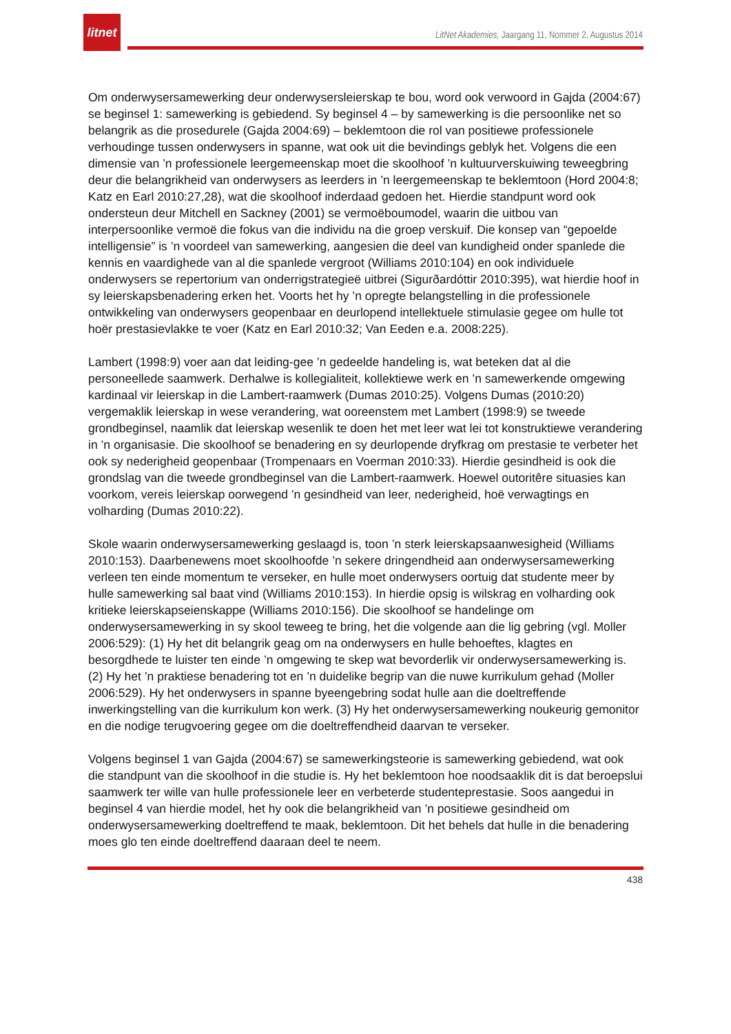litnet
LitNet Akademies, Jaargang 11, Nommer 2, Augustus 2014
Om onderwysersamewerking deur onderwysersleierskap te bou, word ook verwoord in Gajda (2004:67) se beginsel 1: samewerking is gebiedend. Sy beginsel 4 – by samewerking is die persoonlike net so belangrik as die prosedurele (Gajda 2004:69) – beklemtoon die rol van positiewe professionele verhoudinge tussen onderwysers in spanne, wat ook uit die bevindings geblyk het. Volgens die een dimensie van ’n professionele leergemeenskap moet die skoolhoof ’n kultuurverskuiwing teweegbring deur die belangrikheid van onderwysers as leerders in ’n leergemeenskap te beklemtoon (Hord 2004:8; Katz en Earl 2010:27,28), wat die skoolhoof inderdaad gedoen het. Hierdie standpunt word ook ondersteun deur Mitchell en Sackney (2001) se vermoëboumodel, waarin die uitbou van interpersoonlike vermoë die fokus van die individu na die groep verskuif. Die konsep van “gepoelde intelligensie” is ’n voordeel van samewerking, aangesien die deel van kundigheid onder spanlede die kennis en vaardighede van al die spanlede vergroot (Williams 2010:104) en ook individuele onderwysers se repertorium van onderrigstrategieë uitbrei (Sigurðardóttir 2010:395), wat hierdie hoof in sy leierskapsbenadering erken het. Voorts het hy ’n opregte belangstelling in die professionele ontwikkeling van onderwysers geopenbaar en deurlopend intellektuele stimulasie gegee om hulle tot hoër prestasievlakke te voer (Katz en Earl 2010:32; Van Eeden e.a. 2008:225).
Lambert (1998:9) voer aan dat leiding-gee ’n gedeelde handeling is, wat beteken dat al die personeellede saamwerk. Derhalwe is kollegialiteit, kollektiewe werk en ’n samewerkende omgewing kardinaal vir leierskap in die Lambert-raamwerk (Dumas 2010:25). Volgens Dumas (2010:20) vergemaklik leierskap in wese verandering, wat ooreenstem met Lambert (1998:9) se tweede grondbeginsel, naamlik dat leierskap wesenlik te doen het met leer wat lei tot konstruktiewe verandering in ’n organisasie. Die skoolhoof se benadering en sy deurlopende dryfkrag om prestasie te verbeter het ook sy nederigheid geopenbaar (Trompenaars en Voerman 2010:33). Hierdie gesindheid is ook die grondslag van die tweede grondbeginsel van die Lambert-raamwerk. Hoewel outoritêre situasies kan voorkom, vereis leierskap oorwegend ’n gesindheid van leer, nederigheid, hoë verwagtings en volharding (Dumas 2010:22).
Skole waarin onderwysersamewerking geslaagd is, toon ’n sterk leierskapsaanwesigheid (Williams 2010:153). Daarbenewens moet skoolhoofde ’n sekere dringendheid aan onderwysersamewerking verleen ten einde momentum te verseker, en hulle moet onderwysers oortuig dat studente meer by hulle samewerking sal baat vind (Williams 2010:153). In hierdie opsig is wilskrag en volharding ook kritieke leierskapseienskappe (Williams 2010:156). Die skoolhoof se handelinge om onderwysersamewerking in sy skool teweeg te bring, het die volgende aan die lig gebring (vgl. Moller 2006:529): (1) Hy het dit belangrik geag om na onderwysers en hulle behoeftes, klagtes en besorgdhede te luister ten einde ’n omgewing te skep wat bevorderlik vir onderwysersamewerking is. (2) Hy het ’n praktiese benadering tot en ’n duidelike begrip van die nuwe kurrikulum gehad (Moller 2006:529). Hy het onderwysers in spanne byeengebring sodat hulle aan die doeltreffende inwerkingstelling van die kurrikulum kon werk. (3) Hy het onderwysersamewerking noukeurig gemonitor en die nodige terugvoering gegee om die doeltreffendheid daarvan te verseker.
Volgens beginsel 1 van Gajda (2004:67) se samewerkingsteorie is samewerking gebiedend, wat ook die standpunt van die skoolhoof in die studie is. Hy het beklemtoon hoe noodsaaklik dit is dat beroepslui saamwerk ter wille van hulle professionele leer en verbeterde studenteprestasie. Soos aangedui in beginsel 4 van hierdie model, het hy ook die belangrikheid van ’n positiewe gesindheid om onderwysersamewerking doeltreffend te maak, beklemtoon. Dit het behels dat hulle in die benadering moes glo ten einde doeltreffend daaraan deel te neem.
438